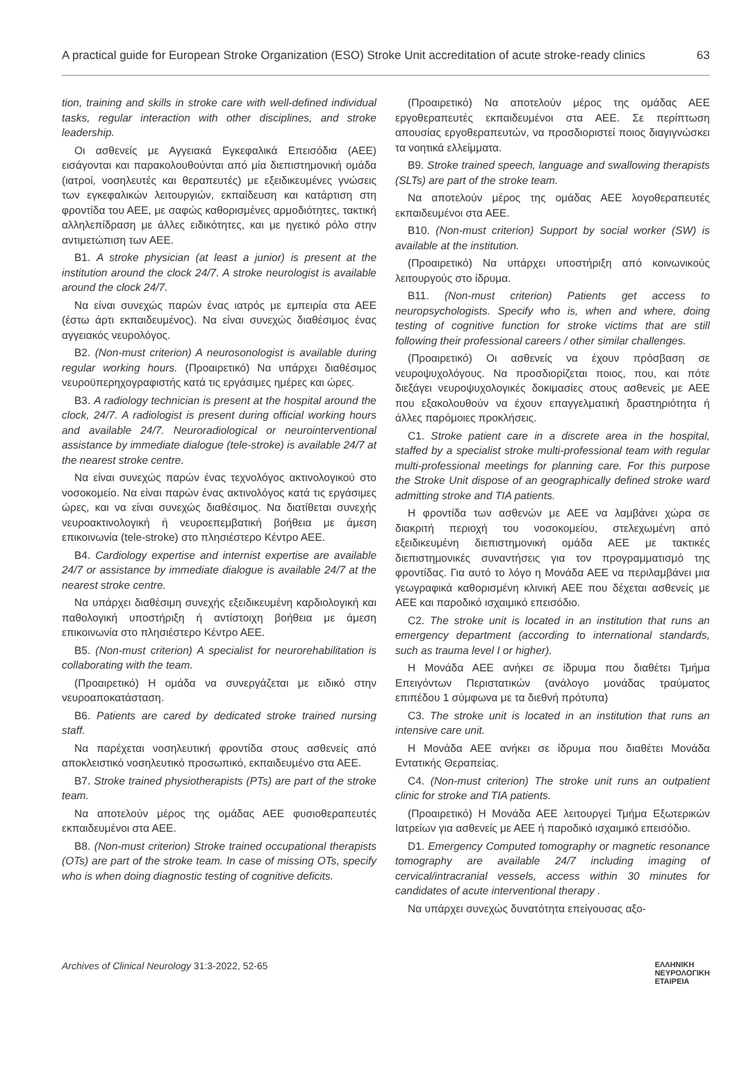A practical guide for European Stroke Organization (ESO) Stroke Unit accreditation of acute stroke-ready clinics 63
tion, training and skills in stroke care with well-defined individual tasks, regular interaction with other disciplines, and stroke leadership.
Οι ασθενείς με Αγγειακά Εγκεφαλικά Επεισόδια (ΑΕΕ) εισάγονται και παρακολουθούνται από μία διεπιστημονική ομάδα (ιατροί, νοσηλευτές και θεραπευτές) με εξειδικευμένες γνώσεις των εγκεφαλικών λειτουργιών, εκπαίδευση και κατάρτιση στη φροντίδα του ΑΕΕ, με σαφώς καθορισμένες αρμοδιότητες, τακτική αλληλεπίδραση με άλλες ειδικότητες, και με ηγετικό ρόλο στην αντιμετώπιση των ΑΕΕ.
B1. A stroke physician (at least a junior) is present at the institution around the clock 24/7. A stroke neurologist is available around the clock 24/7.
Να είναι συνεχώς παρών ένας ιατρός με εμπειρία στα ΑΕΕ (έστω άρτι εκπαιδευμένος). Να είναι συνεχώς διαθέσιμος ένας αγγειακός νευρολόγος.
B2. (Non-must criterion) A neurosonologist is available during regular working hours. (Προαιρετικό) Να υπάρχει διαθέσιμος νευροϋπερηχογραφιστής κατά τις εργάσιμες ημέρες και ώρες.
B3. A radiology technician is present at the hospital around the clock, 24/7. A radiologist is present during official working hours and available 24/7. Neuroradiological or neurointerventional assistance by immediate dialogue (tele-stroke) is available 24/7 at the nearest stroke centre.
Να είναι συνεχώς παρών ένας τεχνολόγος ακτινολογικού στο νοσοκομείο. Να είναι παρών ένας ακτινολόγος κατά τις εργάσιμες ώρες, και να είναι συνεχώς διαθέσιμος. Να διατίθεται συνεχής νευροακτινολογική ή νευροεπεμβατική βοήθεια με άμεση επικοινωνία (tele-stroke) στο πλησιέστερο Κέντρο ΑΕΕ.
B4. Cardiology expertise and internist expertise are available 24/7 or assistance by immediate dialogue is available 24/7 at the nearest stroke centre.
Να υπάρχει διαθέσιμη συνεχής εξειδικευμένη καρδιολογική και παθολογική υποστήριξη ή αντίστοιχη βοήθεια με άμεση επικοινωνία στο πλησιέστερο Κέντρο ΑΕΕ.
B5. (Non-must criterion) A specialist for neurorehabilitation is collaborating with the team.
(Προαιρετικό) Η ομάδα να συνεργάζεται με ειδικό στην νευροαποκατάσταση.
B6. Patients are cared by dedicated stroke trained nursing staff.
Να παρέχεται νοσηλευτική φροντίδα στους ασθενείς από αποκλειστικό νοσηλευτικό προσωπικό, εκπαιδευμένο στα ΑΕΕ.
B7. Stroke trained physiotherapists (PTs) are part of the stroke team.
Να αποτελούν μέρος της ομάδας ΑΕΕ φυσιοθεραπευτές εκπαιδευμένοι στα ΑΕΕ.
B8. (Non-must criterion) Stroke trained occupational therapists (OTs) are part of the stroke team. In case of missing OTs, specify who is when doing diagnostic testing of cognitive deficits.
(Προαιρετικό) Να αποτελούν μέρος της ομάδας ΑΕΕ εργοθεραπευτές εκπαιδευμένοι στα ΑΕΕ. Σε περίπτωση απουσίας εργοθεραπευτών, να προσδιοριστεί ποιος διαγιγνώσκει τα νοητικά ελλείμματα.
B9. Stroke trained speech, language and swallowing therapists (SLTs) are part of the stroke team.
Να αποτελούν μέρος της ομάδας ΑΕΕ λογοθεραπευτές εκπαιδευμένοι στα ΑΕΕ.
B10. (Non-must criterion) Support by social worker (SW) is available at the institution.
(Προαιρετικό) Να υπάρχει υποστήριξη από κοινωνικούς λειτουργούς στο ίδρυμα.
B11. (Non-must criterion) Patients get access to neuropsychologists. Specify who is, when and where, doing testing of cognitive function for stroke victims that are still following their professional careers / other similar challenges.
(Προαιρετικό) Οι ασθενείς να έχουν πρόσβαση σε νευροψυχολόγους. Να προσδιορίζεται ποιος, που, και πότε διεξάγει νευροψυχολογικές δοκιμασίες στους ασθενείς με ΑΕΕ που εξακολουθούν να έχουν επαγγελματική δραστηριότητα ή άλλες παρόμοιες προκλήσεις.
C1. Stroke patient care in a discrete area in the hospital, staffed by a specialist stroke multi-professional team with regular multi-professional meetings for planning care. For this purpose the Stroke Unit dispose of an geographically defined stroke ward admitting stroke and TIA patients.
Η φροντίδα των ασθενών με ΑΕΕ να λαμβάνει χώρα σε διακριτή περιοχή του νοσοκομείου, στελεχωμένη από εξειδικευμένη διεπιστημονική ομάδα ΑΕΕ με τακτικές διεπιστημονικές συναντήσεις για τον προγραμματισμό της φροντίδας. Για αυτό το λόγο η Μονάδα ΑΕΕ να περιλαμβάνει μια γεωγραφικά καθορισμένη κλινική ΑΕΕ που δέχεται ασθενείς με ΑΕΕ και παροδικό ισχαιμικό επεισόδιο.
C2. The stroke unit is located in an institution that runs an emergency department (according to international standards, such as trauma level I or higher).
Η Μονάδα ΑΕΕ ανήκει σε ίδρυμα που διαθέτει Τμήμα Επειγόντων Περιστατικών (ανάλογο μονάδας τραύματος επιπέδου 1 σύμφωνα με τα διεθνή πρότυπα)
C3. The stroke unit is located in an institution that runs an intensive care unit.
Η Μονάδα ΑΕΕ ανήκει σε ίδρυμα που διαθέτει Μονάδα Εντατικής Θεραπείας.
C4. (Non-must criterion) The stroke unit runs an outpatient clinic for stroke and TIA patients.
(Προαιρετικό) Η Μονάδα ΑΕΕ λειτουργεί Τμήμα Εξωτερικών Ιατρείων για ασθενείς με ΑΕΕ ή παροδικό ισχαιμικό επεισόδιο.
D1. Emergency Computed tomography or magnetic resonance tomography are available 24/7 including imaging of cervical/intracranial vessels, access within 30 minutes for candidates of acute interventional therapy .
Να υπάρχει συνεχώς δυνατότητα επείγουσας αξο-
Archives of Clinical Neurology 31:3-2022, 52-65 ΕΛΛΗΝΙΚΗ
ΝΕΥΡΟΛΟΓΙΚΗ
ΕΤΑΙΡΕΙΑ